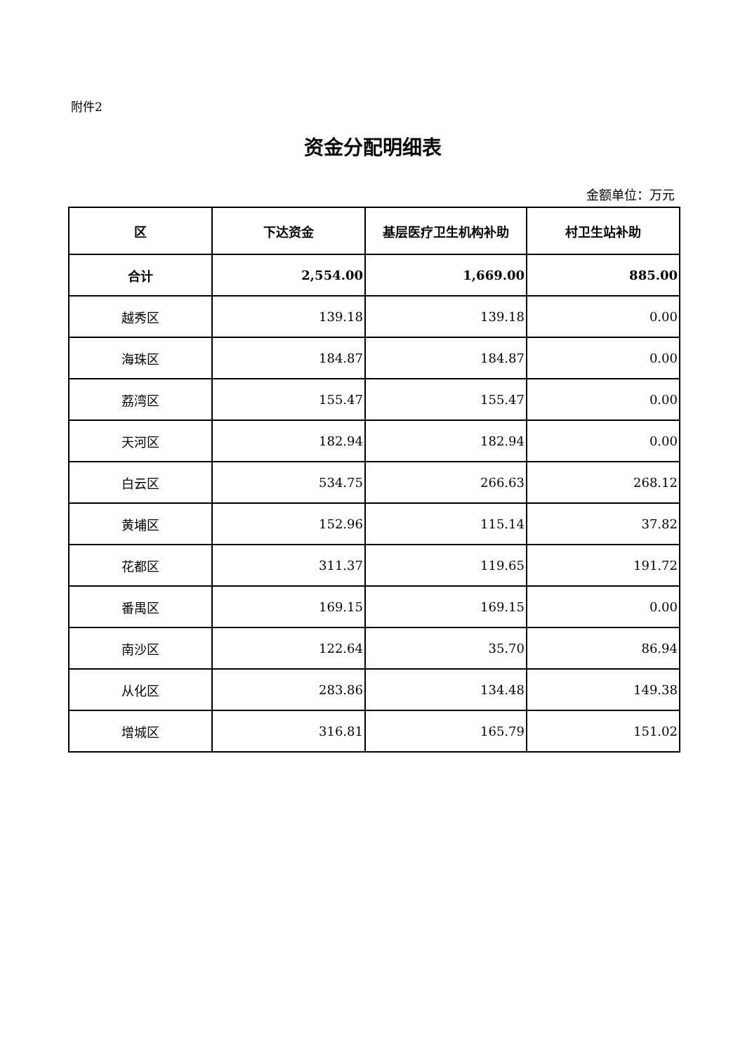附件2
资金分配明细表
金额单位：万元
| 区 | 下达资金 | 基层医疗卫生机构补助 | 村卫生站补助 |
| --- | --- | --- | --- |
| 合计 | 2,554.00 | 1,669.00 | 885.00 |
| 越秀区 | 139.18 | 139.18 | 0.00 |
| 海珠区 | 184.87 | 184.87 | 0.00 |
| 荔湾区 | 155.47 | 155.47 | 0.00 |
| 天河区 | 182.94 | 182.94 | 0.00 |
| 白云区 | 534.75 | 266.63 | 268.12 |
| 黄埔区 | 152.96 | 115.14 | 37.82 |
| 花都区 | 311.37 | 119.65 | 191.72 |
| 番禺区 | 169.15 | 169.15 | 0.00 |
| 南沙区 | 122.64 | 35.70 | 86.94 |
| 从化区 | 283.86 | 134.48 | 149.38 |
| 增城区 | 316.81 | 165.79 | 151.02 |